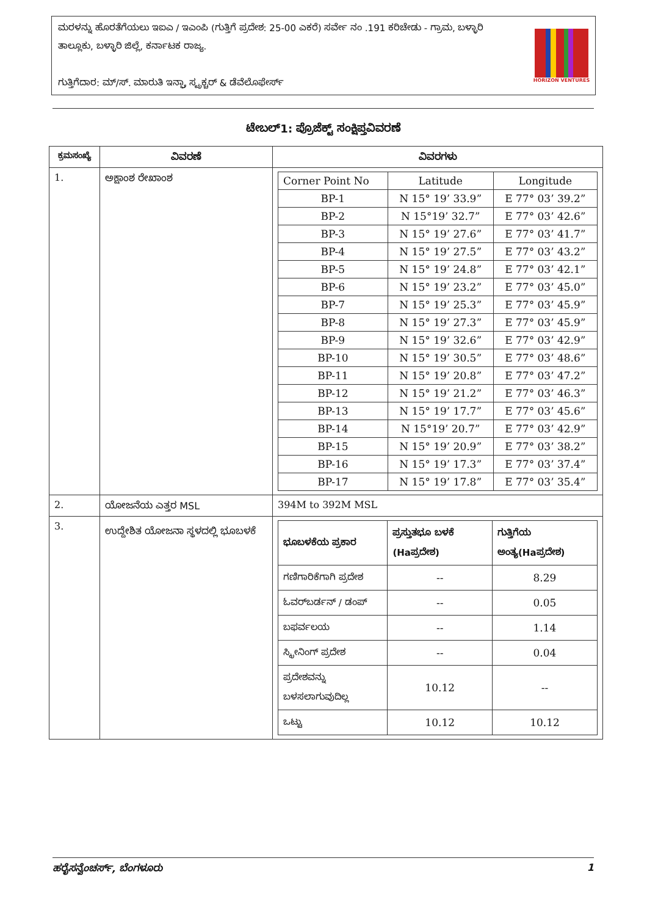ಮರಳನ್ನು ಹೊರತೆಗೆಯಲು ಇಐಎ / ಇಎಂಪಿ (ಗುತ್ತಿಗೆ ಪ್ರದೇಶ: 25-00 ಎಕರೆ) ಸರ್ವೇ ನಂ .191 ಕರಿಚೇಡು - ಗ್ರಾಮ, ಬಳ್ಳಾರಿ ತಾಲ್ಲೂಕು, ಬಳ್ಳಾರಿ ಜಿಲ್ಲೆ, ಕರ್ನಾಟಕ ರಾಜ್ಯ.
ಗುತ್ತಿಗೆದಾರ: ಮ್/ಸ್. ಮಾರುತಿ ಇನ್ಫ್ರಾ ಸ್ಟ್ರಕ್ಚರ್ & ಡೆವೆಲೊಫೇರ್ಸ್
HORIZON VENTURES
ಟೇಬಲ್1: ಪ್ರೊಜೆಕ್ಟ್ ಸಂಕ್ಷಿಪ್ತವಿವರಣೆ
| ಕ್ರಮಸಂಖ್ಯೆ | ವಿವರಣೆ | ವಿವರಗಳು |
| --- | --- | --- |
| 1. | ಅಕ್ಷಾಂಶ ರೇಖಾಂಶ | / Corner Point No / Latitude / Longitude / / BP-1 / N 15° 19’ 33.9” / E 77° 03’ 39.2” / / BP-2 / N 15°19’ 32.7” / E 77° 03’ 42.6” / / BP-3 / N 15° 19’ 27.6” / E 77° 03’ 41.7” / / BP-4 / N 15° 19’ 27.5” / E 77° 03’ 43.2” / / BP-5 / N 15° 19’ 24.8” / E 77° 03’ 42.1” / / BP-6 / N 15° 19’ 23.2” / E 77° 03’ 45.0” / / BP-7 / N 15° 19’ 25.3” / E 77° 03’ 45.9” / / BP-8 / N 15° 19’ 27.3” / E 77° 03’ 45.9” / / BP-9 / N 15° 19’ 32.6” / E 77° 03’ 42.9” / / BP-10 / N 15° 19’ 30.5” / E 77° 03’ 48.6” / / BP-11 / N 15° 19’ 20.8” / E 77° 03’ 47.2” / / BP-12 / N 15° 19’ 21.2” / E 77° 03’ 46.3” / / BP-13 / N 15° 19’ 17.7” / E 77° 03’ 45.6” / / BP-14 / N 15°19’ 20.7” / E 77° 03’ 42.9” / / BP-15 / N 15° 19’ 20.9” / E 77° 03’ 38.2” / / BP-16 / N 15° 19’ 17.3” / E 77° 03’ 37.4” / / BP-17 / N 15° 19’ 17.8” / E 77° 03’ 35.4” / |
| 2. | ಯೋಜನೆಯ ಎತ್ತರ MSL | 394M to 392M MSL |
| 3. | ಉದ್ದೇಶಿತ ಯೋಜನಾ ಸ್ಥಳದಲ್ಲಿ ಭೂಬಳಕೆ | / ಭೂಬಳಕೆಯ ಪ್ರಕಾರ / ಪ್ರಸ್ತುತಭೂ ಬಳಕೆ (Haಪ್ರದೇಶ) / ಗುತ್ತಿಗೆಯ ಅಂತ್ಯ(Haಪ್ರದೇಶ) / / ಗಣಿಗಾರಿಕೆಗಾಗಿ ಪ್ರದೇಶ / -- / 8.29 / / ಓವರ್‌ಬರ್ಡನ್ / ಡಂಪ್ / -- / 0.05 / / ಬಫರ್ವಲಯ / -- / 1.14 / / ಸ್ಕ್ರೀನಿಂಗ್ ಪ್ರದೇಶ / -- / 0.04 / / ಪ್ರದೇಶವನ್ನು ಬಳಸಲಾಗುವುದಿಲ್ಲ / 10.12 / -- / / ಒಟ್ಟು / 10.12 / 10.12 / |
ಹರೈಸನ್ವೆಂಚರ್ಸ್, ಬೆಂಗಳೂರು 1